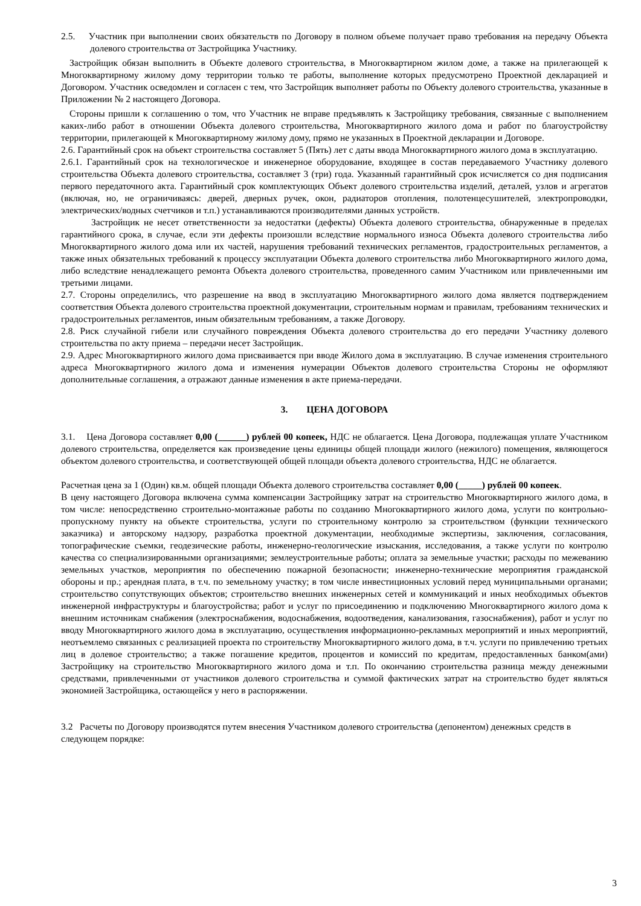2.5. Участник при выполнении своих обязательств по Договору в полном объеме получает право требования на передачу Объекта долевого строительства от Застройщика Участнику.
Застройщик обязан выполнить в Объекте долевого строительства, в Многоквартирном жилом доме, а также на прилегающей к Многоквартирному жилому дому территории только те работы, выполнение которых предусмотрено Проектной декларацией и Договором. Участник осведомлен и согласен с тем, что Застройщик выполняет работы по Объекту долевого строительства, указанные в Приложении № 2 настоящего Договора.
Стороны пришли к соглашению о том, что Участник не вправе предъявлять к Застройщику требования, связанные с выполнением каких-либо работ в отношении Объекта долевого строительства, Многоквартирного жилого дома и работ по благоустройству территории, прилегающей к Многоквартирному жилому дому, прямо не указанных в Проектной декларации и Договоре.
2.6. Гарантийный срок на объект строительства составляет 5 (Пять) лет с даты ввода Многоквартирного жилого дома в эксплуатацию.
2.6.1. Гарантийный срок на технологическое и инженерное оборудование, входящее в состав передаваемого Участнику долевого строительства Объекта долевого строительства, составляет 3 (три) года. Указанный гарантийный срок исчисляется со дня подписания первого передаточного акта. Гарантийный срок комплектующих Объект долевого строительства изделий, деталей, узлов и агрегатов (включая, но, не ограничиваясь: дверей, дверных ручек, окон, радиаторов отопления, полотенцесушителей, электропроводки, электрических/водных счетчиков и т.п.) устанавливаются производителями данных устройств.
Застройщик не несет ответственности за недостатки (дефекты) Объекта долевого строительства, обнаруженные в пределах гарантийного срока, в случае, если эти дефекты произошли вследствие нормального износа Объекта долевого строительства либо Многоквартирного жилого дома или их частей, нарушения требований технических регламентов, градостроительных регламентов, а также иных обязательных требований к процессу эксплуатации Объекта долевого строительства либо Многоквартирного жилого дома, либо вследствие ненадлежащего ремонта Объекта долевого строительства, проведенного самим Участником или привлеченными им третьими лицами.
2.7. Стороны определились, что разрешение на ввод в эксплуатацию Многоквартирного жилого дома является подтверждением соответствия Объекта долевого строительства проектной документации, строительным нормам и правилам, требованиям технических и градостроительных регламентов, иным обязательным требованиям, а также Договору.
2.8. Риск случайной гибели или случайного повреждения Объекта долевого строительства до его передачи Участнику долевого строительства по акту приема – передачи несет Застройщик.
2.9. Адрес Многоквартирного жилого дома присваивается при вводе Жилого дома в эксплуатацию. В случае изменения строительного адреса Многоквартирного жилого дома и изменения нумерации Объектов долевого строительства Стороны не оформляют дополнительные соглашения, а отражают данные изменения в акте приема-передачи.
3. ЦЕНА ДОГОВОРА
3.1. Цена Договора составляет 0,00 (______) рублей 00 копеек, НДС не облагается. Цена Договора, подлежащая уплате Участником долевого строительства, определяется как произведение цены единицы общей площади жилого (нежилого) помещения, являющегося объектом долевого строительства, и соответствующей общей площади объекта долевого строительства, НДС не облагается.
Расчетная цена за 1 (Один) кв.м. общей площади Объекта долевого строительства составляет 0,00 (_____) рублей 00 копеек.
В цену настоящего Договора включена сумма компенсации Застройщику затрат на строительство Многоквартирного жилого дома, в том числе: непосредственно строительно-монтажные работы по созданию Многоквартирного жилого дома, услуги по контрольно-пропускному пункту на объекте строительства, услуги по строительному контролю за строительством (функции технического заказчика) и авторскому надзору, разработка проектной документации, необходимые экспертизы, заключения, согласования, топографические съемки, геодезические работы, инженерно-геологические изыскания, исследования, а также услуги по контролю качества со специализированными организациями; землеустроительные работы; оплата за земельные участки; расходы по межеванию земельных участков, мероприятия по обеспечению пожарной безопасности; инженерно-технические мероприятия гражданской обороны и пр.; арендная плата, в т.ч. по земельному участку; в том числе инвестиционных условий перед муниципальными органами; строительство сопутствующих объектов; строительство внешних инженерных сетей и коммуникаций и иных необходимых объектов инженерной инфраструктуры и благоустройства; работ и услуг по присоединению и подключению Многоквартирного жилого дома к внешним источникам снабжения (электроснабжения, водоснабжения, водоотведения, канализования, газоснабжения), работ и услуг по вводу Многоквартирного жилого дома в эксплуатацию, осуществления информационно-рекламных мероприятий и иных мероприятий, неотъемлемо связанных с реализацией проекта по строительству Многоквартирного жилого дома, в т.ч. услуги по привлечению третьих лиц в долевое строительство; а также погашение кредитов, процентов и комиссий по кредитам, предоставленных банком(ами) Застройщику на строительство Многоквартирного жилого дома и т.п. По окончанию строительства разница между денежными средствами, привлеченными от участников долевого строительства и суммой фактических затрат на строительство будет являться экономией Застройщика, остающейся у него в распоряжении.
3.2 Расчеты по Договору производятся путем внесения Участником долевого строительства (депонентом) денежных средств в следующем порядке:
3